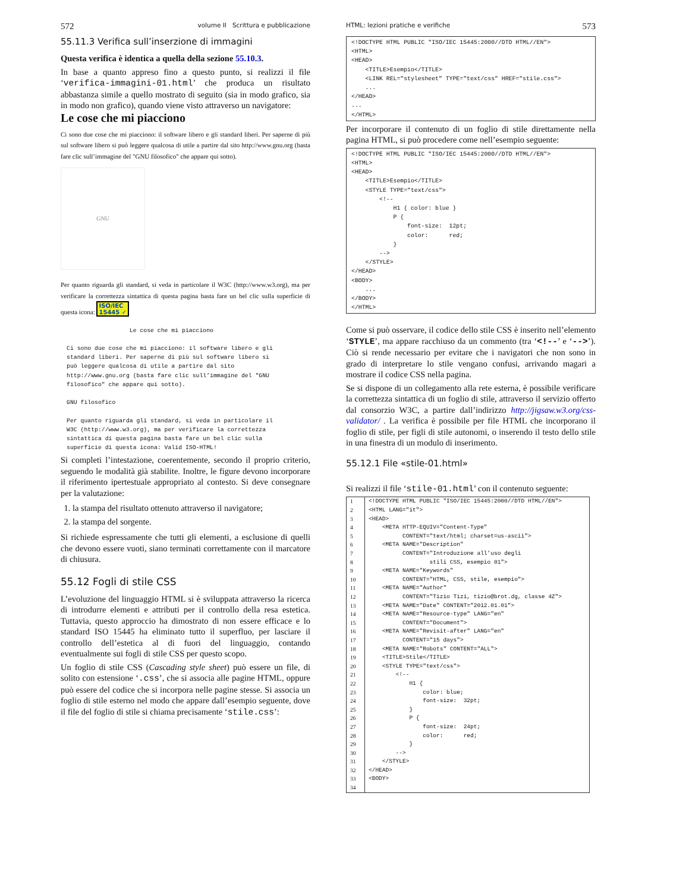572 volume II Scrittura e pubblicazione
55.11.3 Verifica sull’inserzione di immagini
Questa verifica è identica a quella della sezione 55.10.3.
In base a quanto appreso fino a questo punto, si realizzi il file ‘verifica-immagini-01.html’ che produca un risultato abbastanza simile a quello mostrato di seguito (sia in modo grafico, sia in modo non grafico), quando viene visto attraverso un navigatore:
Le cose che mi piacciono
Ci sono due cose che mi piacciono: il software libero e gli standard liberi. Per saperne di più sul software libero si può leggere qualcosa di utile a partire dal sito http://www.gnu.org (basta fare clic sull’immagine del "GNU filosofico" che appare qui sotto).
GNU
Per quanto riguarda gli standard, si veda in particolare il W3C (http://www.w3.org), ma per verificare la correttezza sintattica di questa pagina basta fare un bel clic sulla superficie di questa icona: ISO/IEC
15445 ✓
                  Le cose che mi piacciono

Ci sono due cose che mi piacciono: il software libero e gli
standard liberi. Per saperne di più sul software libero si
può leggere qualcosa di utile a partire dal sito
http://www.gnu.org (basta fare clic sull’immagine del "GNU
filosofico" che appare qui sotto).

GNU filosofico

Per quanto riguarda gli standard, si veda in particolare il
W3C (http://www.w3.org), ma per verificare la correttezza
sintattica di questa pagina basta fare un bel clic sulla
superficie di questa icona: Valid ISO-HTML!
Si completi l’intestazione, coerentemente, secondo il proprio criterio, seguendo le modalità già stabilite. Inoltre, le figure devono incorporare il riferimento ipertestuale appropriato al contesto. Si deve consegnare per la valutazione:
1. la stampa del risultato ottenuto attraverso il navigatore;
2. la stampa del sorgente.
Si richiede espressamente che tutti gli elementi, a esclusione di quelli che devono essere vuoti, siano terminati correttamente con il marcatore di chiusura.
55.12 Fogli di stile CSS
L’evoluzione del linguaggio HTML si è sviluppata attraverso la ricerca di introdurre elementi e attributi per il controllo della resa estetica. Tuttavia, questo approccio ha dimostrato di non essere efficace e lo standard ISO 15445 ha eliminato tutto il superfluo, per lasciare il controllo dell’estetica al di fuori del linguaggio, contando eventualmente sui fogli di stile CSS per questo scopo.
Un foglio di stile CSS (Cascading style sheet) può essere un file, di solito con estensione ‘.css’, che si associa alle pagine HTML, oppure può essere del codice che si incorpora nelle pagine stesse. Si associa un foglio di stile esterno nel modo che appare dall’esempio seguente, dove il file del foglio di stile si chiama precisamente ‘stile.css’:
HTML: lezioni pratiche e verifiche 573
<!DOCTYPE HTML PUBLIC "ISO/IEC 15445:2000//DTD HTML//EN">
<HTML>
<HEAD>
    <TITLE>Esempio</TITLE>
    <LINK REL="stylesheet" TYPE="text/css" HREF="stile.css">
    ...
</HEAD>
...
</HTML>
Per incorporare il contenuto di un foglio di stile direttamente nella pagina HTML, si può procedere come nell’esempio seguente:
<!DOCTYPE HTML PUBLIC "ISO/IEC 15445:2000//DTD HTML//EN">
<HTML>
<HEAD>
    <TITLE>Esempio</TITLE>
    <STYLE TYPE="text/css">
        <!--
            H1 { color: blue }
            P {
                font-size:  12pt;
                color:      red;
            }
        -->
    </STYLE>
</HEAD>
<BODY>
    ...
</BODY>
</HTML>
Come si può osservare, il codice dello stile CSS è inserito nell’elemento ‘STYLE’, ma appare racchiuso da un commento (tra ‘<!--’ e ‘-->’). Ciò si rende necessario per evitare che i navigatori che non sono in grado di interpretare lo stile vengano confusi, arrivando magari a mostrare il codice CSS nella pagina.
Se si dispone di un collegamento alla rete esterna, è possibile verificare la correttezza sintattica di un foglio di stile, attraverso il servizio offerto dal consorzio W3C, a partire dall’indirizzo http://jigsaw.w3.org/css-validator/ . La verifica è possibile per file HTML che incorporano il foglio di stile, per figli di stile autonomi, o inserendo il testo dello stile in una finestra di un modulo di inserimento.
55.12.1 File «stile-01.html»
Si realizzi il file ‘stile-01.html’ con il contenuto seguente:
| 1 | <!DOCTYPE HTML PUBLIC "ISO/IEC 15445:2000//DTD HTML//EN"> |
| 2 | <HTML LANG="it"> |
| 3 | <HEAD> |
| 4 | <META HTTP-EQUIV="Content-Type" |
| 5 | CONTENT="text/html; charset=us-ascii"> |
| 6 | <META NAME="Description" |
| 7 | CONTENT="Introduzione all’uso degli |
| 8 | stili CSS, esempio 01"> |
| 9 | <META NAME="Keywords" |
| 10 | CONTENT="HTML, CSS, stile, esempio"> |
| 11 | <META NAME="Author" |
| 12 | CONTENT="Tizio Tizi, tizio@brot.dg, classe 4Z"> |
| 13 | <META NAME="Date" CONTENT="2012.01.01"> |
| 14 | <META NAME="Resource-type" LANG="en" |
| 15 | CONTENT="Document"> |
| 16 | <META NAME="Revisit-after" LANG="en" |
| 17 | CONTENT="15 days"> |
| 18 | <META NAME="Robots" CONTENT="ALL"> |
| 19 | <TITLE>Stile</TITLE> |
| 20 | <STYLE TYPE="text/css"> |
| 21 | <!-- |
| 22 | H1 { |
| 23 | color: blue; |
| 24 | font-size: 32pt; |
| 25 | } |
| 26 | P { |
| 27 | font-size: 24pt; |
| 28 | color: red; |
| 29 | } |
| 30 | --> |
| 31 | </STYLE> |
| 32 | </HEAD> |
| 33 | <BODY> |
| 34 | |